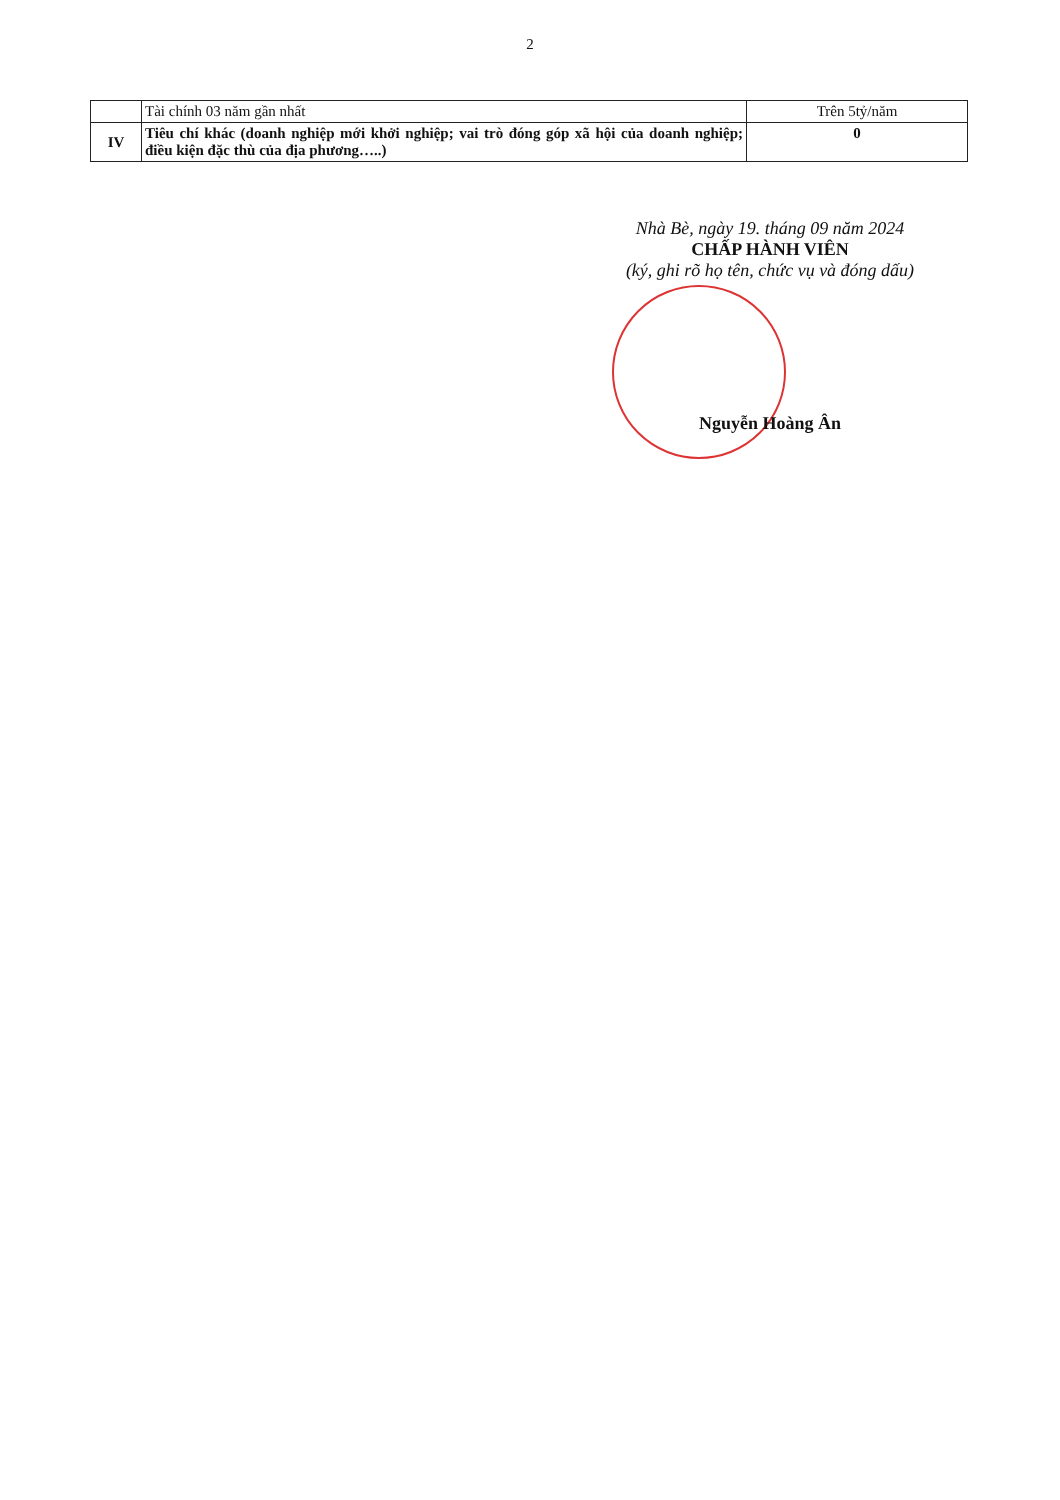2
| | Tài chính 03 năm gần nhất | Trên 5tỷ/năm |
| IV | Tiêu chí khác (doanh nghiệp mới khởi nghiệp; vai trò đóng góp xã hội của doanh nghiệp; điều kiện đặc thù của địa phương…..) | 0 |
Nhà Bè, ngày 19. tháng 09 năm 2024
CHẤP HÀNH VIÊN
(ký, ghi rõ họ tên, chức vụ và đóng dấu)
Nguyễn Hoàng Ân